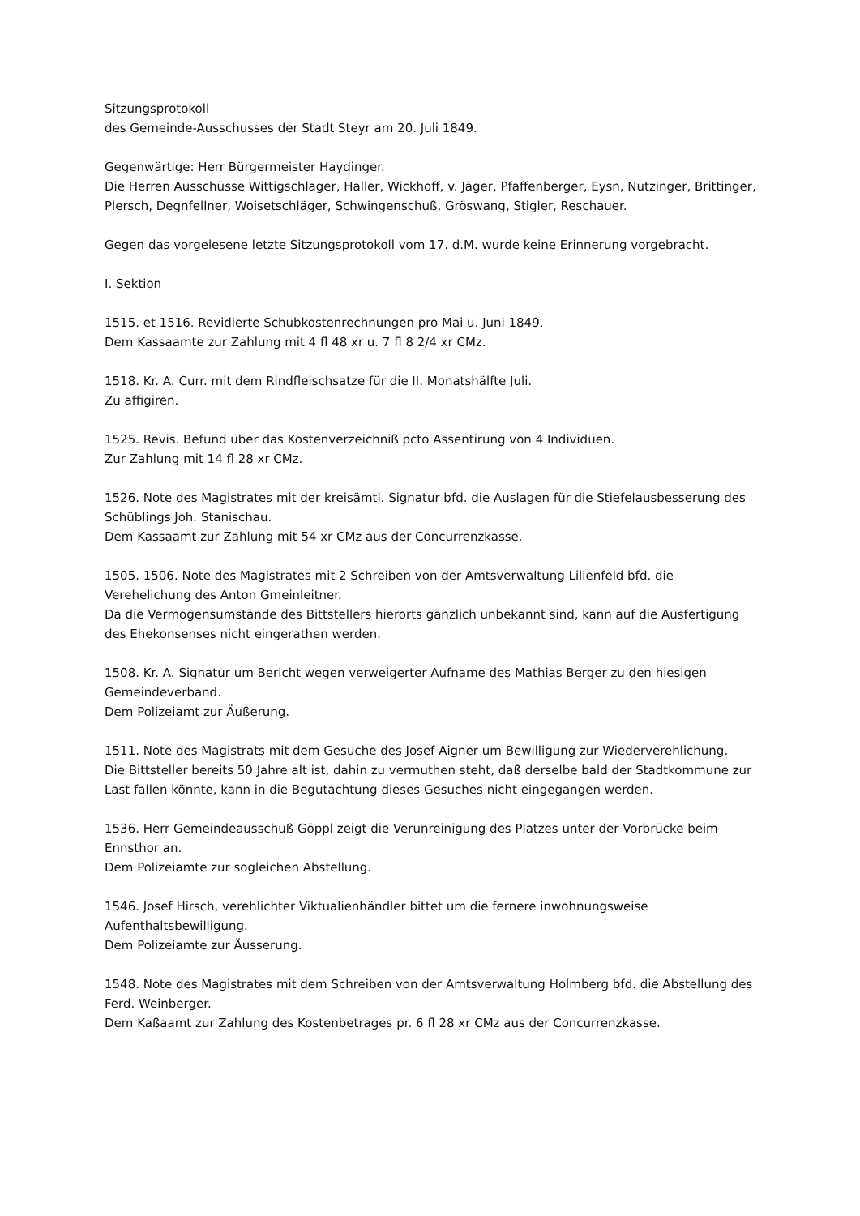Sitzungsprotokoll
des Gemeinde-Ausschusses der Stadt Steyr am 20. Juli 1849.
Gegenwärtige: Herr Bürgermeister Haydinger.
Die Herren Ausschüsse Wittigschlager, Haller, Wickhoff, v. Jäger, Pfaffenberger, Eysn, Nutzinger, Brittinger, Plersch, Degnfellner, Woisetschläger, Schwingenschuß, Gröswang, Stigler, Reschauer.
Gegen das vorgelesene letzte Sitzungsprotokoll vom 17. d.M. wurde keine Erinnerung vorgebracht.
I. Sektion
1515. et 1516. Revidierte Schubkostenrechnungen pro Mai u. Juni 1849.
Dem Kassaamte zur Zahlung mit 4 fl 48 xr u. 7 fl 8 2/4 xr CMz.
1518. Kr. A. Curr. mit dem Rindfleischsatze für die II. Monatshälfte Juli.
Zu affigiren.
1525. Revis. Befund über das Kostenverzeichniß pcto Assentirung von 4 Individuen.
Zur Zahlung mit 14 fl 28 xr CMz.
1526. Note des Magistrates mit der kreisämtl. Signatur bfd. die Auslagen für die Stiefelausbesserung des Schüblings Joh. Stanischau.
Dem Kassaamt zur Zahlung mit 54 xr CMz aus der Concurrenzkasse.
1505. 1506. Note des Magistrates mit 2 Schreiben von der Amtsverwaltung Lilienfeld bfd. die Verehelichung des Anton Gmeinleitner.
Da die Vermögensumstände des Bittstellers hierorts gänzlich unbekannt sind, kann auf die Ausfertigung des Ehekonsenses nicht eingerathen werden.
1508. Kr. A. Signatur um Bericht wegen verweigerter Aufname des Mathias Berger zu den hiesigen Gemeindeverband.
Dem Polizeiamt zur Äußerung.
1511. Note des Magistrats mit dem Gesuche des Josef Aigner um Bewilligung zur Wiederverehlichung.
Die Bittsteller bereits 50 Jahre alt ist, dahin zu vermuthen steht, daß derselbe bald der Stadtkommune zur Last fallen könnte, kann in die Begutachtung dieses Gesuches nicht eingegangen werden.
1536. Herr Gemeindeausschuß Göppl zeigt die Verunreinigung des Platzes unter der Vorbrücke beim Ennsthor an.
Dem Polizeiamte zur sogleichen Abstellung.
1546. Josef Hirsch, verehlichter Viktualienhändler bittet um die fernere inwohnungsweise Aufenthaltsbewilligung.
Dem Polizeiamte zur Äusserung.
1548. Note des Magistrates mit dem Schreiben von der Amtsverwaltung Holmberg bfd. die Abstellung des Ferd. Weinberger.
Dem Kaßaamt zur Zahlung des Kostenbetrages pr. 6 fl 28 xr CMz aus der Concurrenzkasse.